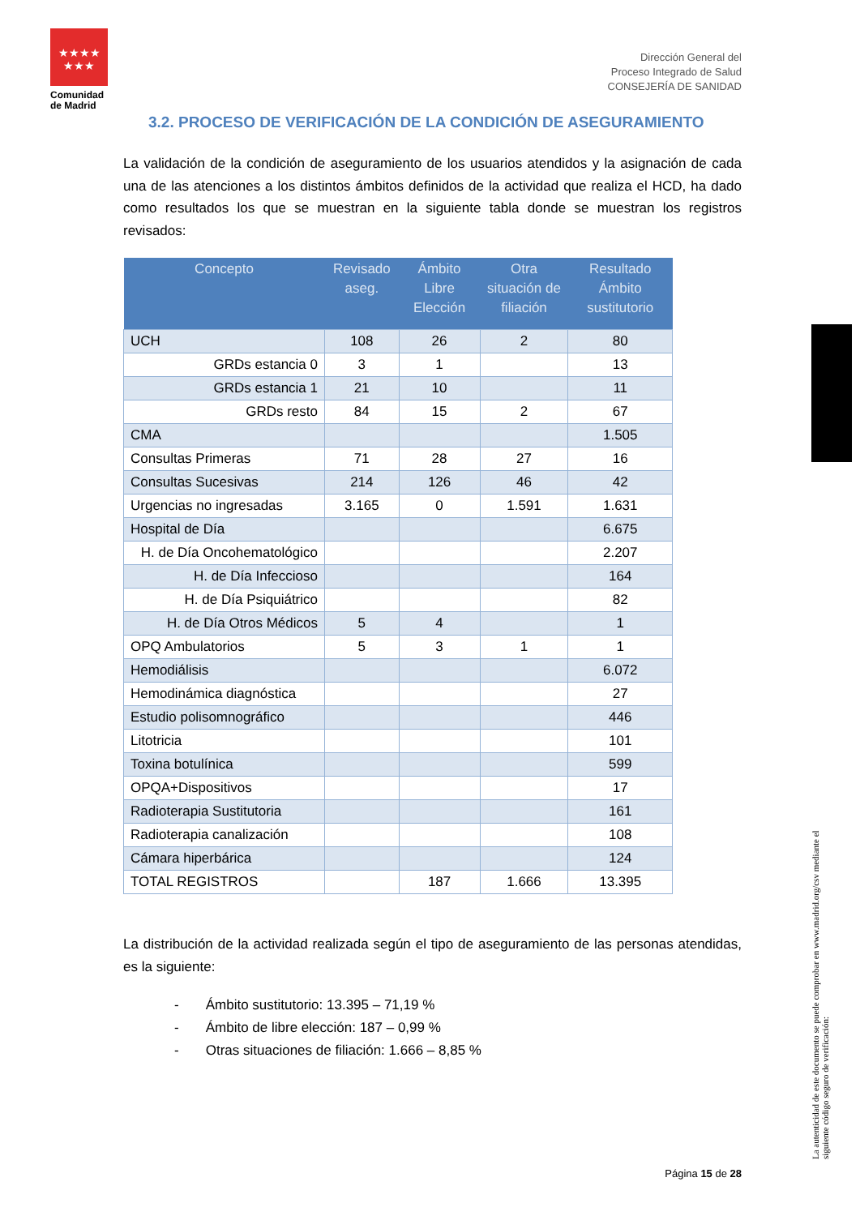★★★★
★★★
Comunidad de Madrid
Dirección General del
Proceso Integrado de Salud
CONSEJERÍA DE SANIDAD
3.2. PROCESO DE VERIFICACIÓN DE LA CONDICIÓN DE ASEGURAMIENTO
La validación de la condición de aseguramiento de los usuarios atendidos y la asignación de cada una de las atenciones a los distintos ámbitos definidos de la actividad que realiza el HCD, ha dado como resultados los que se muestran en la siguiente tabla donde se muestran los registros revisados:
| Concepto | Revisado aseg. | Ámbito Libre Elección | Otra situación de filiación | Resultado Ámbito sustitutorio |
| --- | --- | --- | --- | --- |
| UCH | 108 | 26 | 2 | 80 |
| GRDs estancia 0 | 3 | 1 | | 13 |
| GRDs estancia 1 | 21 | 10 | | 11 |
| GRDs resto | 84 | 15 | 2 | 67 |
| CMA | | | | 1.505 |
| Consultas Primeras | 71 | 28 | 27 | 16 |
| Consultas Sucesivas | 214 | 126 | 46 | 42 |
| Urgencias no ingresadas | 3.165 | 0 | 1.591 | 1.631 |
| Hospital de Día | | | | 6.675 |
| H. de Día Oncohematológico | | | | 2.207 |
| H. de Día Infeccioso | | | | 164 |
| H. de Día Psiquiátrico | | | | 82 |
| H. de Día Otros Médicos | 5 | 4 | | 1 |
| OPQ Ambulatorios | 5 | 3 | 1 | 1 |
| Hemodiálisis | | | | 6.072 |
| Hemodinámica diagnóstica | | | | 27 |
| Estudio polisomnográfico | | | | 446 |
| Litotricia | | | | 101 |
| Toxina botulínica | | | | 599 |
| OPQA+Dispositivos | | | | 17 |
| Radioterapia Sustitutoria | | | | 161 |
| Radioterapia canalización | | | | 108 |
| Cámara hiperbárica | | | | 124 |
| TOTAL REGISTROS | | 187 | 1.666 | 13.395 |
La distribución de la actividad realizada según el tipo de aseguramiento de las personas atendidas, es la siguiente:
- Ámbito sustitutorio: 13.395 – 71,19 %
- Ámbito de libre elección: 187 – 0,99 %
- Otras situaciones de filiación: 1.666 – 8,85 %
La autenticidad de este documento se puede comprobar en www.madrid.org/csv mediante el siguiente código seguro de verificación:
Página 15 de 28